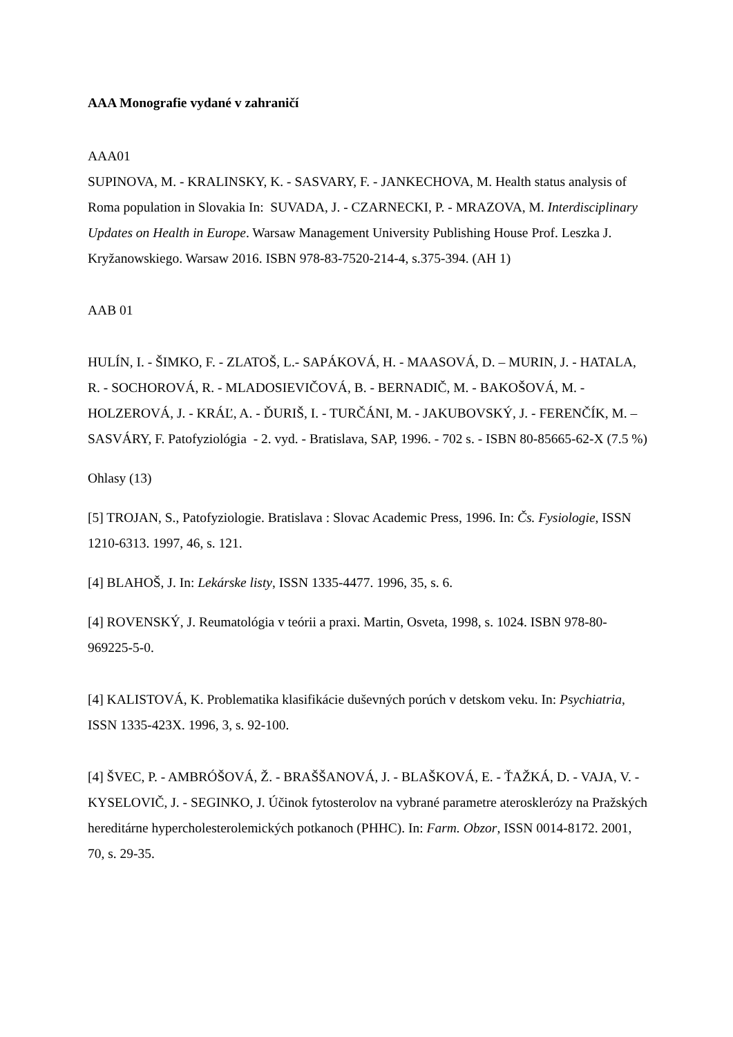AAA Monografie vydané v zahraničí
AAA01
SUPINOVA, M. - KRALINSKY, K. - SASVARY, F. - JANKECHOVA, M. Health status analysis of Roma population in Slovakia In: SUVADA, J. - CZARNECKI, P. - MRAZOVA, M. Interdisciplinary Updates on Health in Europe. Warsaw Management University Publishing House Prof. Leszka J. Kryžanowskiego. Warsaw 2016. ISBN 978-83-7520-214-4, s.375-394. (AH 1)
AAB 01
HULÍN, I. - ŠIMKO, F. - ZLATOŠ, L.- SAPÁKOVÁ, H. - MAASOVÁ, D. – MURIN, J. - HATALA, R. - SOCHOROVÁ, R. - MLADOSIEVIČOVÁ, B. - BERNADIČ, M. - BAKOŠOVÁ, M. - HOLZEROVÁ, J. - KRÁĽ, A. - ĎURIŠ, I. - TURČÁNI, M. - JAKUBOVSKÝ, J. - FERENČÍK, M. – SASVÁRY, F. Patofyziológia - 2. vyd. - Bratislava, SAP, 1996. - 702 s. - ISBN 80-85665-62-X (7.5 %)
Ohlasy (13)
[5] TROJAN, S., Patofyziologie. Bratislava : Slovac Academic Press, 1996. In: Čs. Fysiologie, ISSN 1210-6313. 1997, 46, s. 121.
[4] BLAHOŠ, J. In: Lekárske listy, ISSN 1335-4477. 1996, 35, s. 6.
[4] ROVENSKÝ, J. Reumatológia v teórii a praxi. Martin, Osveta, 1998, s. 1024. ISBN 978-80-969225-5-0.
[4] KALISTOVÁ, K. Problematika klasifikácie duševných porúch v detskom veku. In: Psychiatria, ISSN 1335-423X. 1996, 3, s. 92-100.
[4] ŠVEC, P. - AMBRÓŠOVÁ, Ž. - BRAŠŠANOVÁ, J. - BLAŠKOVÁ, E. - ŤAŽKÁ, D. - VAJA, V. - KYSELOVIČ, J. - SEGINKO, J. Účinok fytosterolov na vybrané parametre aterosklerózy na Pražských hereditárne hypercholesterolemických potkanoch (PHHC). In: Farm. Obzor, ISSN 0014-8172. 2001, 70, s. 29-35.